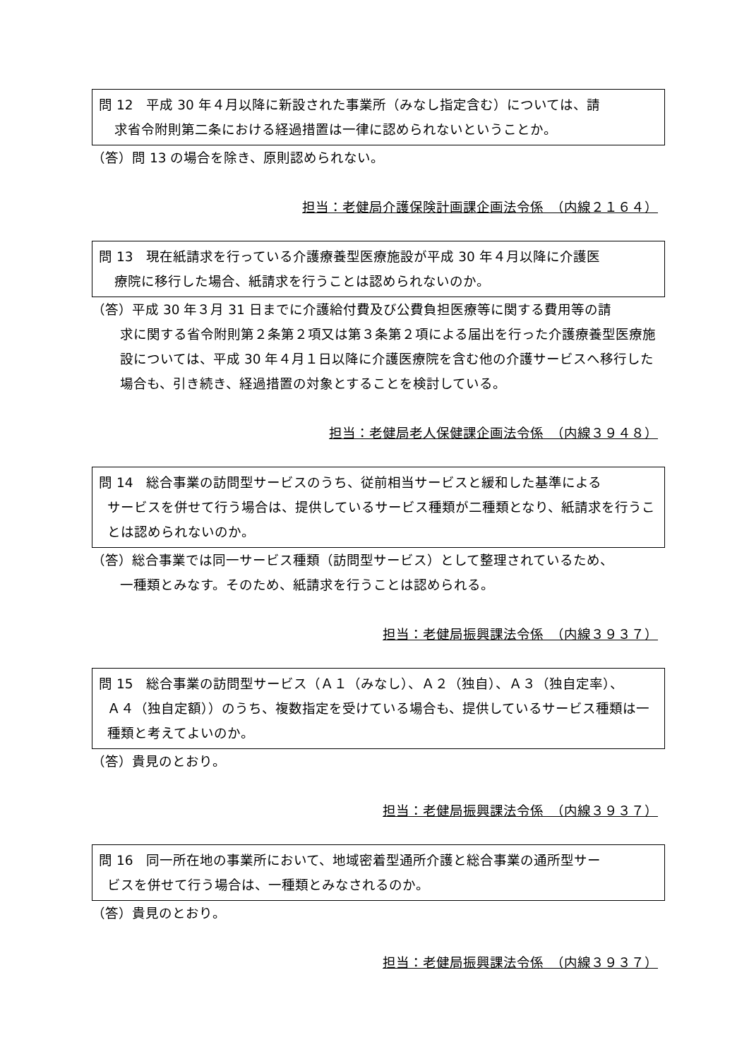問 12　平成 30 年４月以降に新設された事業所（みなし指定含む）については、請
求省令附則第二条における経過措置は一律に認められないということか。
（答）問 13 の場合を除き、原則認められない。
担当：老健局介護保険計画課企画法令係　（内線２１６４）
問 13　現在紙請求を行っている介護療養型医療施設が平成 30 年４月以降に介護医
療院に移行した場合、紙請求を行うことは認められないのか。
（答）平成 30 年３月 31 日までに介護給付費及び公費負担医療等に関する費用等の請
求に関する省令附則第２条第２項又は第３条第２項による届出を行った介護療養型医療施設については、平成 30 年４月１日以降に介護医療院を含む他の介護サービスへ移行した場合も、引き続き、経過措置の対象とすることを検討している。
担当：老健局老人保健課企画法令係　（内線３９４８）
問 14　総合事業の訪問型サービスのうち、従前相当サービスと緩和した基準による
サービスを併せて行う場合は、提供しているサービス種類が二種類となり、紙請求を行うことは認められないのか。
（答）総合事業では同一サービス種類（訪問型サービス）として整理されているため、
一種類とみなす。そのため、紙請求を行うことは認められる。
担当：老健局振興課法令係　（内線３９３７）
問 15　総合事業の訪問型サービス（Ａ１（みなし）、Ａ２（独自）、Ａ３（独自定率）、
Ａ４（独自定額））のうち、複数指定を受けている場合も、提供しているサービス種類は一種類と考えてよいのか。
（答）貴見のとおり。
担当：老健局振興課法令係　（内線３９３７）
問 16　同一所在地の事業所において、地域密着型通所介護と総合事業の通所型サー
ビスを併せて行う場合は、一種類とみなされるのか。
（答）貴見のとおり。
担当：老健局振興課法令係　（内線３９３７）